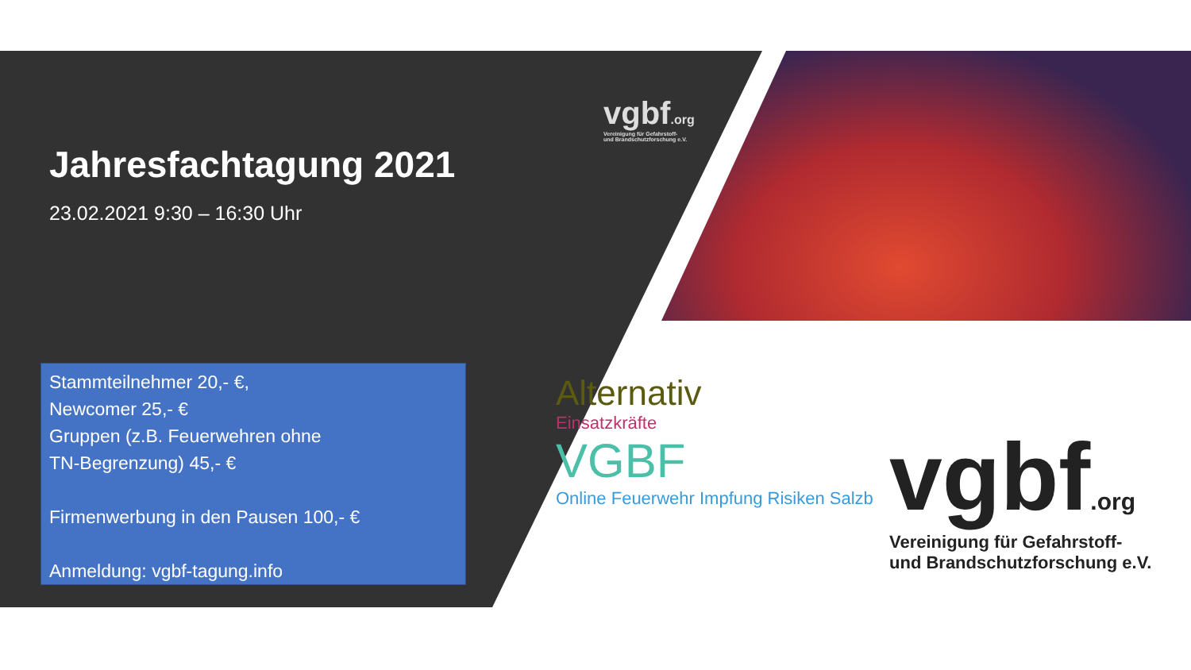vgbf.org
Vereinigung für Gefahrstoff-
und Brandschutzforschung e.V.
Jahresfachtagung 2021
23.02.2021 9:30 – 16:30 Uhr
Stammteilnehmer 20,- €,
Newcomer 25,- €
Gruppen (z.B. Feuerwehren ohne
TN-Begrenzung) 45,- €
Firmenwerbung in den Pausen 100,- €
Anmeldung: vgbf-tagung.info
Alternativ
Einsatzkräfte
VGBF
Online Feuerwehr Impfung Risiken Salzb
vgbf.org
Vereinigung für Gefahrstoff-
und Brandschutzforschung e.V.